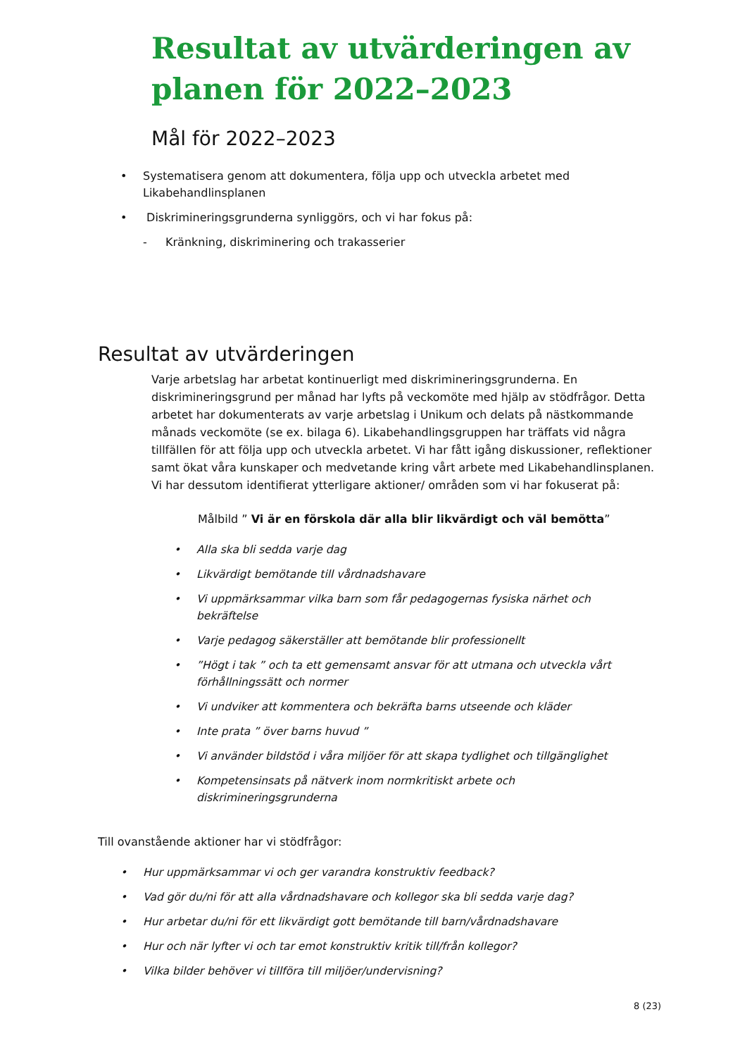Resultat av utvärderingen av
planen för 2022–2023
Mål för 2022–2023
• Systematisera genom att dokumentera, följa upp och utveckla arbetet med Likabehandlinsplanen
• Diskrimineringsgrunderna synliggörs, och vi har fokus på:
- Kränkning, diskriminering och trakasserier
Resultat av utvärderingen
Varje arbetslag har arbetat kontinuerligt med diskrimineringsgrunderna. En diskrimineringsgrund per månad har lyfts på veckomöte med hjälp av stödfrågor. Detta arbetet har dokumenterats av varje arbetslag i Unikum och delats på nästkommande månads veckomöte (se ex. bilaga 6). Likabehandlingsgruppen har träffats vid några tillfällen för att följa upp och utveckla arbetet. Vi har fått igång diskussioner, reflektioner samt ökat våra kunskaper och medvetande kring vårt arbete med Likabehandlinsplanen. Vi har dessutom identifierat ytterligare aktioner/ områden som vi har fokuserat på:
Målbild ” Vi är en förskola där alla blir likvärdigt och väl bemötta”
• Alla ska bli sedda varje dag
• Likvärdigt bemötande till vårdnadshavare
• Vi uppmärksammar vilka barn som får pedagogernas fysiska närhet och bekräftelse
• Varje pedagog säkerställer att bemötande blir professionellt
•”Högt i tak ” och ta ett gemensamt ansvar för att utmana och utveckla vårt förhållningssätt och normer
• Vi undviker att kommentera och bekräfta barns utseende och kläder
• Inte prata ” över barns huvud ”
• Vi använder bildstöd i våra miljöer för att skapa tydlighet och tillgänglighet
• Kompetensinsats på nätverk inom normkritiskt arbete och diskrimineringsgrunderna
Till ovanstående aktioner har vi stödfrågor:
• Hur uppmärksammar vi och ger varandra konstruktiv feedback?
• Vad gör du/ni för att alla vårdnadshavare och kollegor ska bli sedda varje dag?
• Hur arbetar du/ni för ett likvärdigt gott bemötande till barn/vårdnadshavare
• Hur och när lyfter vi och tar emot konstruktiv kritik till/från kollegor?
• Vilka bilder behöver vi tillföra till miljöer/undervisning?
8 (23)